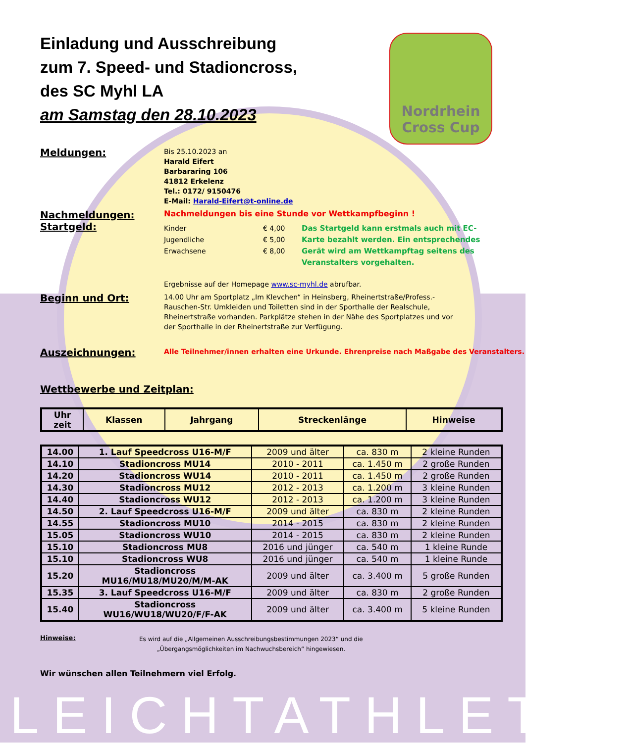LEICHTATHLETIK
Nordrhein
Cross Cup
Einladung und Ausschreibung
zum 7. Speed- und Stadioncross,
des SC Myhl LA
am Samstag den 28.10.2023
Meldungen:
Bis 25.10.2023 an
Harald Eifert
Barbararing 106
41812 Erkelenz
Tel.: 0172/ 9150476
E-Mail: Harald-Eifert@t-online.de
Nachmeldungen:
Startgeld:
Nachmeldungen bis eine Stunde vor Wettkampfbeginn !
Kinder
Jugendliche
Erwachsene
€ 4,00
€ 5,00
€ 8,00
Das Startgeld kann erstmals auch mit EC-Karte bezahlt werden. Ein entsprechendes Gerät wird am Wettkampftag seitens des Veranstalters vorgehalten.
Ergebnisse auf der Homepage www.sc-myhl.de abrufbar.
Beginn und Ort:
14.00 Uhr am Sportplatz „Im Klevchen“ in Heinsberg, Rheinertstraße/Profess.-Rauschen-Str. Umkleiden und Toiletten sind in der Sporthalle der Realschule, Rheinertstraße vorhanden. Parkplätze stehen in der Nähe des Sportplatzes und vor der Sporthalle in der Rheinertstraße zur Verfügung.
Auszeichnungen:
Alle Teilnehmer/innen erhalten eine Urkunde. Ehrenpreise nach Maßgabe des Veranstalters.
Wettbewerbe und Zeitplan:
| Uhr zeit | Klassen | Jahrgang | Streckenlänge | Hinweise |
| --- | --- | --- | --- | --- |
| 14.00 | 1. Lauf Speedcross U16-M/F | 2009 und älter | ca. 830 m | 2 kleine Runden |
| 14.10 | Stadioncross MU14 | 2010 - 2011 | ca. 1.450 m | 2 große Runden |
| 14.20 | Stadioncross WU14 | 2010 - 2011 | ca. 1.450 m | 2 große Runden |
| 14.30 | Stadioncross MU12 | 2012 - 2013 | ca. 1.200 m | 3 kleine Runden |
| 14.40 | Stadioncross WU12 | 2012 - 2013 | ca. 1.200 m | 3 kleine Runden |
| 14.50 | 2. Lauf Speedcross U16-M/F | 2009 und älter | ca. 830 m | 2 kleine Runden |
| 14.55 | Stadioncross MU10 | 2014 - 2015 | ca. 830 m | 2 kleine Runden |
| 15.05 | Stadioncross WU10 | 2014 - 2015 | ca. 830 m | 2 kleine Runden |
| 15.10 | Stadioncross MU8 | 2016 und jünger | ca. 540 m | 1 kleine Runde |
| 15.10 | Stadioncross WU8 | 2016 und jünger | ca. 540 m | 1 kleine Runde |
| 15.20 | Stadioncross MU16/MU18/MU20/M/M-AK | 2009 und älter | ca. 3.400 m | 5 große Runden |
| 15.35 | 3. Lauf Speedcross U16-M/F | 2009 und älter | ca. 830 m | 2 große Runden |
| 15.40 | Stadioncross WU16/WU18/WU20/F/F-AK | 2009 und älter | ca. 3.400 m | 5 kleine Runden |
Hinweise:
Es wird auf die „Allgemeinen Ausschreibungsbestimmungen 2023“ und die
„Übergangsmöglichkeiten im Nachwuchsbereich“ hingewiesen.
Wir wünschen allen Teilnehmern viel Erfolg.